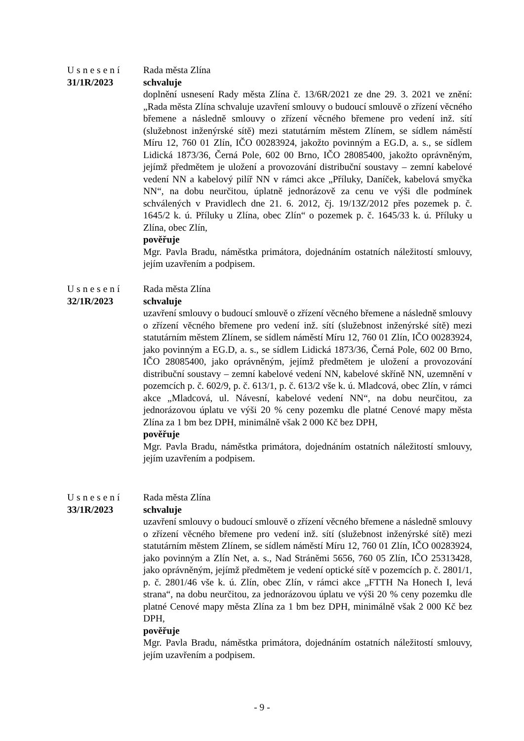Usnesení
31/1R/2023
Rada města Zlína
schvaluje
doplnění usnesení Rady města Zlína č. 13/6R/2021 ze dne 29. 3. 2021 ve znění: „Rada města Zlína schvaluje uzavření smlouvy o budoucí smlouvě o zřízení věcného břemene a následně smlouvy o zřízení věcného břemene pro vedení inž. sítí (služebnost inženýrské sítě) mezi statutárním městem Zlínem, se sídlem náměstí Míru 12, 760 01 Zlín, IČO 00283924, jakožto povinným a EG.D, a. s., se sídlem Lidická 1873/36, Černá Pole, 602 00 Brno, IČO 28085400, jakožto oprávněným, jejímž předmětem je uložení a provozování distribuční soustavy – zemní kabelové vedení NN a kabelový pilíř NN v rámci akce „Příluky, Daníček, kabelová smyčka NN“, na dobu neurčitou, úplatně jednorázově za cenu ve výši dle podmínek schválených v Pravidlech dne 21. 6. 2012, čj. 19/13Z/2012 přes pozemek p. č. 1645/2 k. ú. Příluky u Zlína, obec Zlín“ o pozemek p. č. 1645/33 k. ú. Příluky u Zlína, obec Zlín,
pověřuje
Mgr. Pavla Bradu, náměstka primátora, dojednáním ostatních náležitostí smlouvy, jejím uzavřením a podpisem.
Usnesení
32/1R/2023
Rada města Zlína
schvaluje
uzavření smlouvy o budoucí smlouvě o zřízení věcného břemene a následně smlouvy o zřízení věcného břemene pro vedení inž. sítí (služebnost inženýrské sítě) mezi statutárním městem Zlínem, se sídlem náměstí Míru 12, 760 01 Zlín, IČO 00283924, jako povinným a EG.D, a. s., se sídlem Lidická 1873/36, Černá Pole, 602 00 Brno, IČO 28085400, jako oprávněným, jejímž předmětem je uložení a provozování distribuční soustavy – zemní kabelové vedení NN, kabelové skříně NN, uzemnění v pozemcích p. č. 602/9, p. č. 613/1, p. č. 613/2 vše k. ú. Mladcová, obec Zlín, v rámci akce „Mladcová, ul. Návesní, kabelové vedení NN“, na dobu neurčitou, za jednorázovou úplatu ve výši 20 % ceny pozemku dle platné Cenové mapy města Zlína za 1 bm bez DPH, minimálně však 2 000 Kč bez DPH,
pověřuje
Mgr. Pavla Bradu, náměstka primátora, dojednáním ostatních náležitostí smlouvy, jejím uzavřením a podpisem.
Usnesení
33/1R/2023
Rada města Zlína
schvaluje
uzavření smlouvy o budoucí smlouvě o zřízení věcného břemene a následně smlouvy o zřízení věcného břemene pro vedení inž. sítí (služebnost inženýrské sítě) mezi statutárním městem Zlínem, se sídlem náměstí Míru 12, 760 01 Zlín, IČO 00283924, jako povinným a Zlín Net, a. s., Nad Stráněmi 5656, 760 05 Zlín, IČO 25313428, jako oprávněným, jejímž předmětem je vedení optické sítě v pozemcích p. č. 2801/1, p. č. 2801/46 vše k. ú. Zlín, obec Zlín, v rámci akce „FTTH Na Honech I, levá strana“, na dobu neurčitou, za jednorázovou úplatu ve výši 20 % ceny pozemku dle platné Cenové mapy města Zlína za 1 bm bez DPH, minimálně však 2 000 Kč bez DPH,
pověřuje
Mgr. Pavla Bradu, náměstka primátora, dojednáním ostatních náležitostí smlouvy, jejím uzavřením a podpisem.
- 9 -